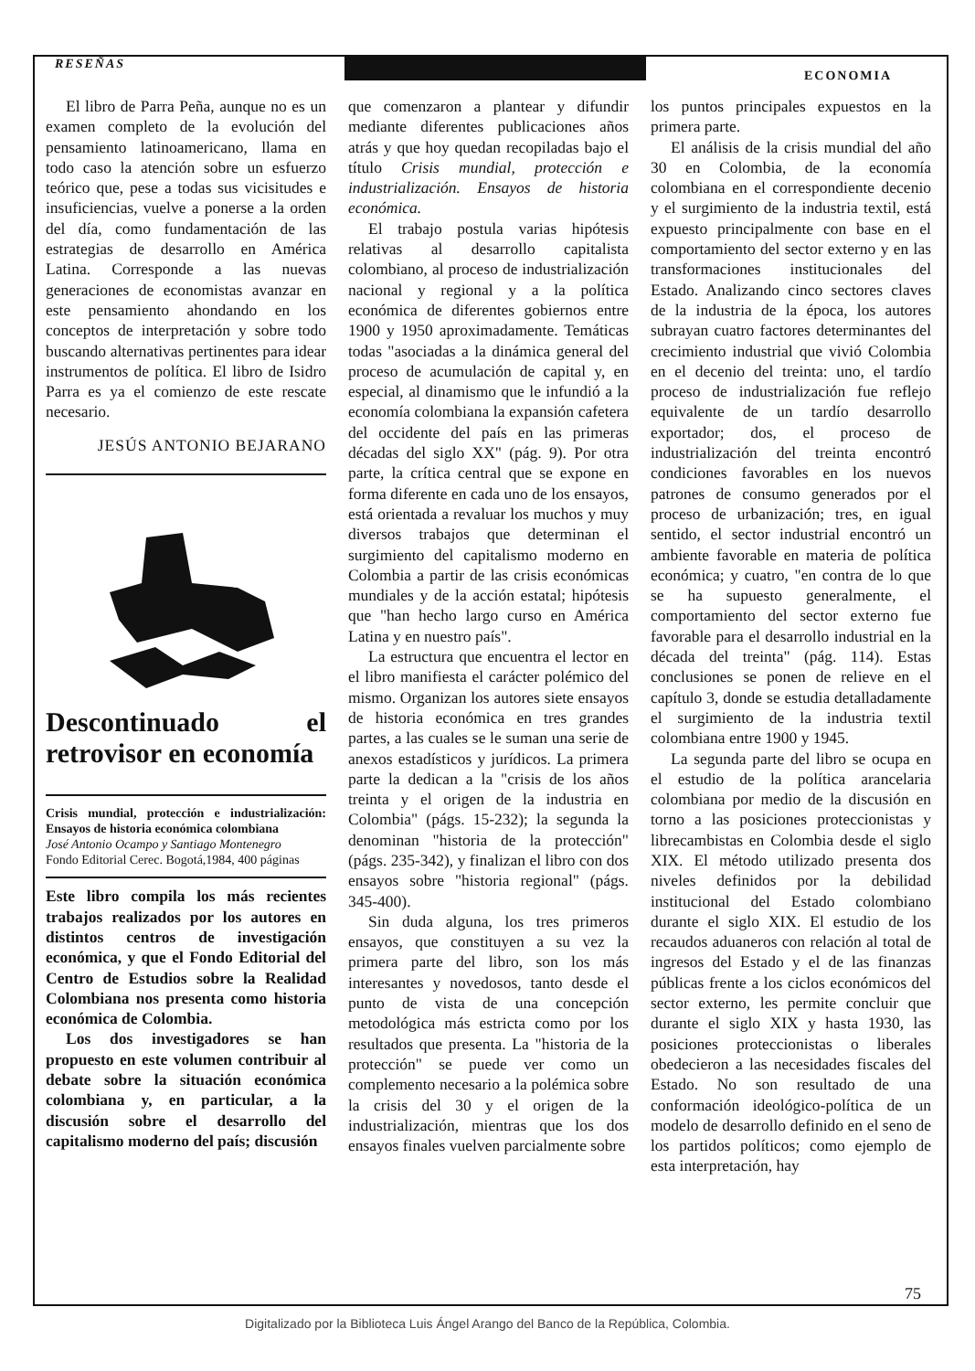RESEÑAS
ECONOMIA
El libro de Parra Peña, aunque no es un examen completo de la evolución del pensamiento latinoamericano, llama en todo caso la atención sobre un esfuerzo teórico que, pese a todas sus vicisitudes e insuficiencias, vuelve a ponerse a la orden del día, como fundamentación de las estrategias de desarrollo en América Latina. Corresponde a las nuevas generaciones de economistas avanzar en este pensamiento ahondando en los conceptos de interpretación y sobre todo buscando alternativas pertinentes para idear instrumentos de política. El libro de Isidro Parra es ya el comienzo de este rescate necesario.
JESÚS ANTONIO BEJARANO
Descontinuado el retrovisor en economía
Crisis mundial, protección e industrialización: Ensayos de historia económica colombiana
José Antonio Ocampo y Santiago Montenegro
Fondo Editorial Cerec. Bogotá,1984, 400 páginas
Este libro compila los más recientes trabajos realizados por los autores en distintos centros de investigación económica, y que el Fondo Editorial del Centro de Estudios sobre la Realidad Colombiana nos presenta como historia económica de Colombia.
Los dos investigadores se han propuesto en este volumen contribuir al debate sobre la situación económica colombiana y, en particular, a la discusión sobre el desarrollo del capitalismo moderno del país; discusión
que comenzaron a plantear y difundir mediante diferentes publicaciones años atrás y que hoy quedan recopiladas bajo el título Crisis mundial, protección e industrialización. Ensayos de historia económica.
El trabajo postula varias hipótesis relativas al desarrollo capitalista colombiano, al proceso de industrialización nacional y regional y a la política económica de diferentes gobiernos entre 1900 y 1950 aproximadamente. Temáticas todas "asociadas a la dinámica general del proceso de acumulación de capital y, en especial, al dinamismo que le infundió a la economía colombiana la expansión cafetera del occidente del país en las primeras décadas del siglo XX" (pág. 9). Por otra parte, la crítica central que se expone en forma diferente en cada uno de los ensayos, está orientada a revaluar los muchos y muy diversos trabajos que determinan el surgimiento del capitalismo moderno en Colombia a partir de las crisis económicas mundiales y de la acción estatal; hipótesis que "han hecho largo curso en América Latina y en nuestro país".
La estructura que encuentra el lector en el libro manifiesta el carácter polémico del mismo. Organizan los autores siete ensayos de historia económica en tres grandes partes, a las cuales se le suman una serie de anexos estadísticos y jurídicos. La primera parte la dedican a la "crisis de los años treinta y el origen de la industria en Colombia" (págs. 15-232); la segunda la denominan "historia de la protección" (págs. 235-342), y finalizan el libro con dos ensayos sobre "historia regional" (págs. 345-400).
Sin duda alguna, los tres primeros ensayos, que constituyen a su vez la primera parte del libro, son los más interesantes y novedosos, tanto desde el punto de vista de una concepción metodológica más estricta como por los resultados que presenta. La "historia de la protección" se puede ver como un complemento necesario a la polémica sobre la crisis del 30 y el origen de la industrialización, mientras que los dos ensayos finales vuelven parcialmente sobre
los puntos principales expuestos en la primera parte.
El análisis de la crisis mundial del año 30 en Colombia, de la economía colombiana en el correspondiente decenio y el surgimiento de la industria textil, está expuesto principalmente con base en el comportamiento del sector externo y en las transformaciones institucionales del Estado. Analizando cinco sectores claves de la industria de la época, los autores subrayan cuatro factores determinantes del crecimiento industrial que vivió Colombia en el decenio del treinta: uno, el tardío proceso de industrialización fue reflejo equivalente de un tardío desarrollo exportador; dos, el proceso de industrialización del treinta encontró condiciones favorables en los nuevos patrones de consumo generados por el proceso de urbanización; tres, en igual sentido, el sector industrial encontró un ambiente favorable en materia de política económica; y cuatro, "en contra de lo que se ha supuesto generalmente, el comportamiento del sector externo fue favorable para el desarrollo industrial en la década del treinta" (pág. 114). Estas conclusiones se ponen de relieve en el capítulo 3, donde se estudia detalladamente el surgimiento de la industria textil colombiana entre 1900 y 1945.
La segunda parte del libro se ocupa en el estudio de la política arancelaria colombiana por medio de la discusión en torno a las posiciones proteccionistas y librecambistas en Colombia desde el siglo XIX. El método utilizado presenta dos niveles definidos por la debilidad institucional del Estado colombiano durante el siglo XIX. El estudio de los recaudos aduaneros con relación al total de ingresos del Estado y el de las finanzas públicas frente a los ciclos económicos del sector externo, les permite concluir que durante el siglo XIX y hasta 1930, las posiciones proteccionistas o liberales obedecieron a las necesidades fiscales del Estado. No son resultado de una conformación ideológico-política de un modelo de desarrollo definido en el seno de los partidos políticos; como ejemplo de esta interpretación, hay
75
Digitalizado por la Biblioteca Luis Ángel Arango del Banco de la República, Colombia.